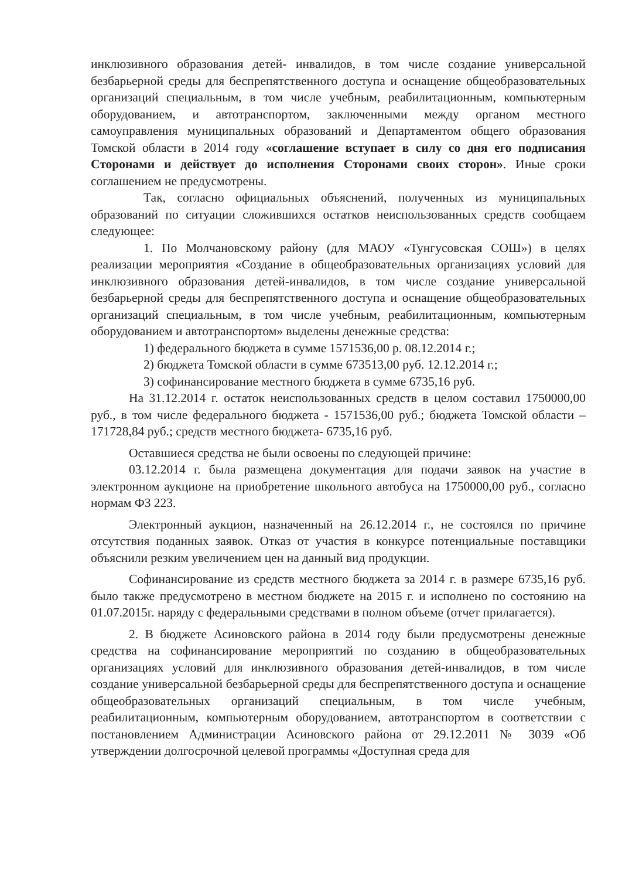инклюзивного образования детей- инвалидов, в том числе создание универсальной безбарьерной среды для беспрепятственного доступа и оснащение общеобразовательных организаций специальным, в том числе учебным, реабилитационным, компьютерным оборудованием, и автотранспортом, заключенными между органом местного самоуправления муниципальных образований и Департаментом общего образования Томской области в 2014 году «соглашение вступает в силу со дня его подписания Сторонами и действует до исполнения Сторонами своих сторон». Иные сроки соглашением не предусмотрены.
Так, согласно официальных объяснений, полученных из муниципальных образований по ситуации сложившихся остатков неиспользованных средств сообщаем следующее:
1. По Молчановскому району (для МАОУ «Тунгусовская СОШ») в целях реализации мероприятия «Создание в общеобразовательных организациях условий для инклюзивного образования детей-инвалидов, в том числе создание универсальной безбарьерной среды для беспрепятственного доступа и оснащение общеобразовательных организаций специальным, в том числе учебным, реабилитационным, компьютерным оборудованием и автотранспортом» выделены денежные средства:
1) федерального бюджета в сумме 1571536,00 р. 08.12.2014 г.;
2) бюджета Томской области в сумме 673513,00 руб. 12.12.2014 г.;
3) софинансирование местного бюджета в сумме 6735,16 руб.
На 31.12.2014 г. остаток неиспользованных средств в целом составил 1750000,00 руб., в том числе федерального бюджета - 1571536,00 руб.; бюджета Томской области – 171728,84 руб.; средств местного бюджета- 6735,16 руб.
Оставшиеся средства не были освоены по следующей причине:
03.12.2014 г. была размещена документация для подачи заявок на участие в электронном аукционе на приобретение школьного автобуса на 1750000,00 руб., согласно нормам ФЗ 223.
Электронный аукцион, назначенный на 26.12.2014 г., не состоялся по причине отсутствия поданных заявок. Отказ от участия в конкурсе потенциальные поставщики объяснили резким увеличением цен на данный вид продукции.
Софинансирование из средств местного бюджета за 2014 г. в размере 6735,16 руб. было также предусмотрено в местном бюджете на 2015 г. и исполнено по состоянию на 01.07.2015г. наряду с федеральными средствами в полном объеме (отчет прилагается).
2. В бюджете Асиновского района в 2014 году были предусмотрены денежные средства на софинансирование мероприятий по созданию в общеобразовательных организациях условий для инклюзивного образования детей-инвалидов, в том числе создание универсальной безбарьерной среды для беспрепятственного доступа и оснащение общеобразовательных организаций специальным, в том числе учебным, реабилитационным, компьютерным оборудованием, автотранспортом в соответствии с постановлением Администрации Асиновского района от 29.12.2011 № 3039 «Об утверждении долгосрочной целевой программы «Доступная среда для